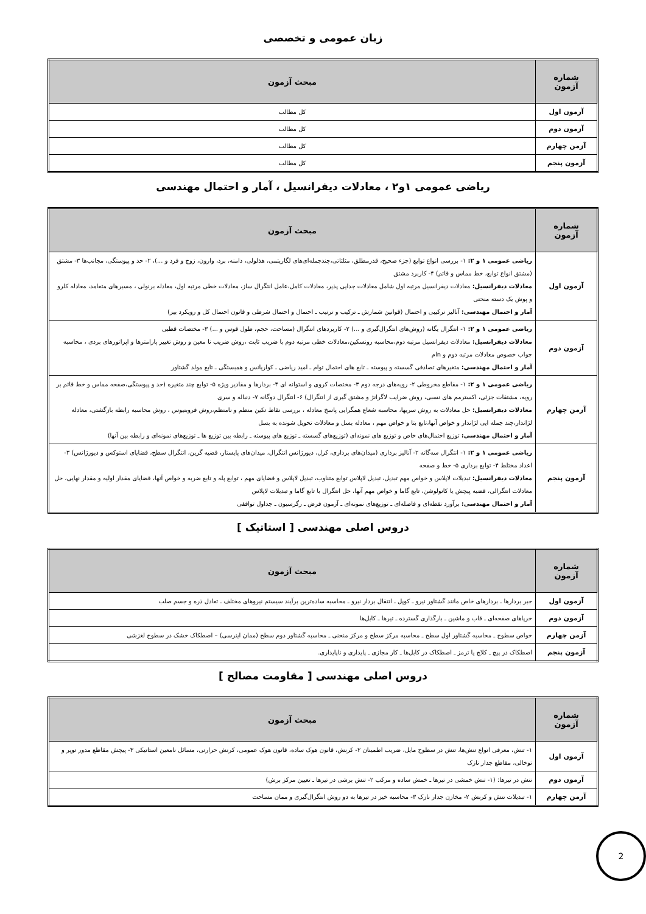زبان عمومی و تخصصی
| شماره آزمون | مبحث آزمون |
| --- | --- |
| آزمون اول | کل مطالب |
| آزمون دوم | کل مطالب |
| آزمن چهارم | کل مطالب |
| آزمون پنجم | کل مطالب |
ریاضی عمومی ۱و۲ ، معادلات دیفرانسیل ، آمار و احتمال مهندسی
| شماره آزمون | مبحث آزمون |
| --- | --- |
| آزمون اول | ریاضی عمومی ۱ و ۲: ۱- بررسی انواع توابع (جزء صحیح، قدرمطلق، مثلثاتی،چندجمله‌ای‌های لگاریتمی، هذلولی، دامنه، برد، وارون، زوج و فرد و ...)، ۲- حد و پیوستگی، مجانب‌ها ۳- مشتق (مشتق انواع توابع، خط مماس و قائم) ۴- کاربرد مشتق معادلات دیفرانسیل: معادلات دیفرانسیل مرتبه اول شامل معادلات جدایی پذیر، معادلات کامل،عامل انتگرال ساز، معادلات خطی مرتبه اول، معادله برنولی ، مسیرهای متعامد، معادله کلرو و پوش یک دسته منحنی آمار و احتمال مهندسی: آنالیز ترکیبی و احتمال (قوانین شمارش ـ ترکیب و ترتیب ـ احتمال و احتمال شرطی و قانون احتمال کل و رویکرد بیز) |
| آزمون دوم | ریاضی عمومی ۱ و ۲: ۱- انتگرال یگانه (روش‌های انتگرال‌گیری و ...) ۲- کاربردهای انتگرال (مساحت، حجم، طول قوس و ...) ۳- مختصات قطبی معادلات دیفرانسیل: معادلات دیفرانسیل مرتبه دوم،محاسبه رونسکین،معادلات خطی مرتبه دوم با ضریب ثابت ،روش ضریب نا معین و روش تغییر پارامترها و اپراتورهای بردی ، محاسبه جواب خصوص معادلات مرتبه دوم و nام آمار و احتمال مهندسی: متغیرهای تصادفی گسسته و پیوسته ـ تابع های احتمال توام ـ امید ریاضی ـ کواریانس و همبستگی ـ تابع مولد گشتاور |
| آزمن چهارم | ریاضی عمومی ۱ و ۲: ۱- مقاطع مخروطی ۲- رویه‌های درجه دوم ۳- مختصات کروی و استوانه ای ۴- بردارها و مقادیر ویژه ۵- توابع چند متغیره (حد و پیوستگی،صفحه مماس و خط قائم بر رویه، مشتقات جزئی، اکسترمم های نسبی، روش ضرایب لاگرانژ و مشتق گیری از انتگرال) ۶- انتگرال دوگانه ۷- دنباله و سری معادلات دیفرانسیل: حل معادلات به روش سریها، محاسبه شعاع همگرایی پاسخ معادله ، بررسی نقاط تکین منظم و نامنظم،روش فروبنیوس ، روش محاسبه رابطه بازگشتی، معادله لژاندار،چند جمله ایی لژاندار و خواص آنها،تابع بتا و خواص مهم ، معادله بسل و معادلات تحویل شونده به بسل آمار و احتمال مهندسی: توزیع احتمال‌های خاص و توزیع های نمونه‌ای (توزیع‌های گسسته ـ توزیع های پیوسته ـ رابطه بین توزیع ها ـ توزیع‌های نمونه‌ای و رابطه بین آنها) |
| آزمون پنجم | ریاضی عمومی ۱ و ۲: ۱- انتگرال سه‌گانه ۲- آنالیز برداری (میدان‌های برداری، کرل، دیورژانس انتگرال، میدان‌های پایستار، قضیه گرین، انتگرال سطح، قضایای استوکس و دیورژانس) ۳- اعداد مختلط ۴- توابع برداری ۵- خط و صفحه معادلات دیفرانسیل: تبدیلات لاپلاس و خواص مهم تبدیل، تبدیل لاپلاس توابع متناوب، تبدیل لاپلاس و قضایای مهم ، توابع پله و تابع ضربه و خواص آنها، قضایای مقدار اولیه و مقدار نهایی، حل معادلات انتگرالی، قضیه پیچش یا کانولوشن، تابع گاما و خواص مهم آنها، حل انتگرال با تابع گاما و تبدیلات لاپلاس آمار و احتمال مهندسی: برآورد نقطه‌ای و فاصله‌ای ـ توزیع‌های نمونه‌ای ـ آزمون فرض ـ رگرسیون ـ جداول توافقی |
دروس اصلی مهندسی [ استاتیک ]
| شماره آزمون | مبحث آزمون |
| --- | --- |
| آزمون اول | جبر بردارها ـ بردارهای خاص مانند گشتاور نیرو ـ کوپل ـ انتقال بردار نیرو ـ محاسبه ساده‌ترین برآیند سیستم نیروهای مختلف ـ تعادل ذره و جسم صلب |
| آزمون دوم | خرپاهای صفحه‌ای ـ قاب و ماشین ـ بارگذاری گسترده ـ تیرها ـ کابل‌ها |
| آزمن چهارم | خواص سطوح ـ محاسبه گشتاور اول سطح ـ محاسبه مرکز سطح و مرکز منحنی ـ محاسبه گشتاور دوم سطح (ممان اینرسی) – اصطکاک خشک در سطوح لغزشی |
| آزمون پنجم | اصطکاک در پیچ ـ کلاچ یا ترمز ـ اصطکاک در کابل‌ها ـ کار مجازی ـ پایداری و ناپایداری. |
دروس اصلی مهندسی [ مقاومت مصالح ]
| شماره آزمون | مبحث آزمون |
| --- | --- |
| آزمون اول | ۱- تنش، معرفی انواع تنش‌ها، تنش در سطوح مایل، ضریب اطمینان ۲- کرنش، قانون هوک ساده، قانون هوک عمومی، کرنش حرارتی، مسائل نامعین استاتیکی ۳- پیچش مقاطع مدور توپر و توخالی، مقاطع جدار نازک |
| آزمون دوم | تنش در تیرها: (۱- تنش خمشی در تیرها ـ خمش ساده و مرکب ۲- تنش برشی در تیرها ـ تعیین مرکز برش) |
| آزمن چهارم | ۱- تبدیلات تنش و کرنش ۲- مخازن جدار نازک ۳- محاسبه خیز در تیرها به دو روش انتگرال‌گیری و ممان مساحت |
2